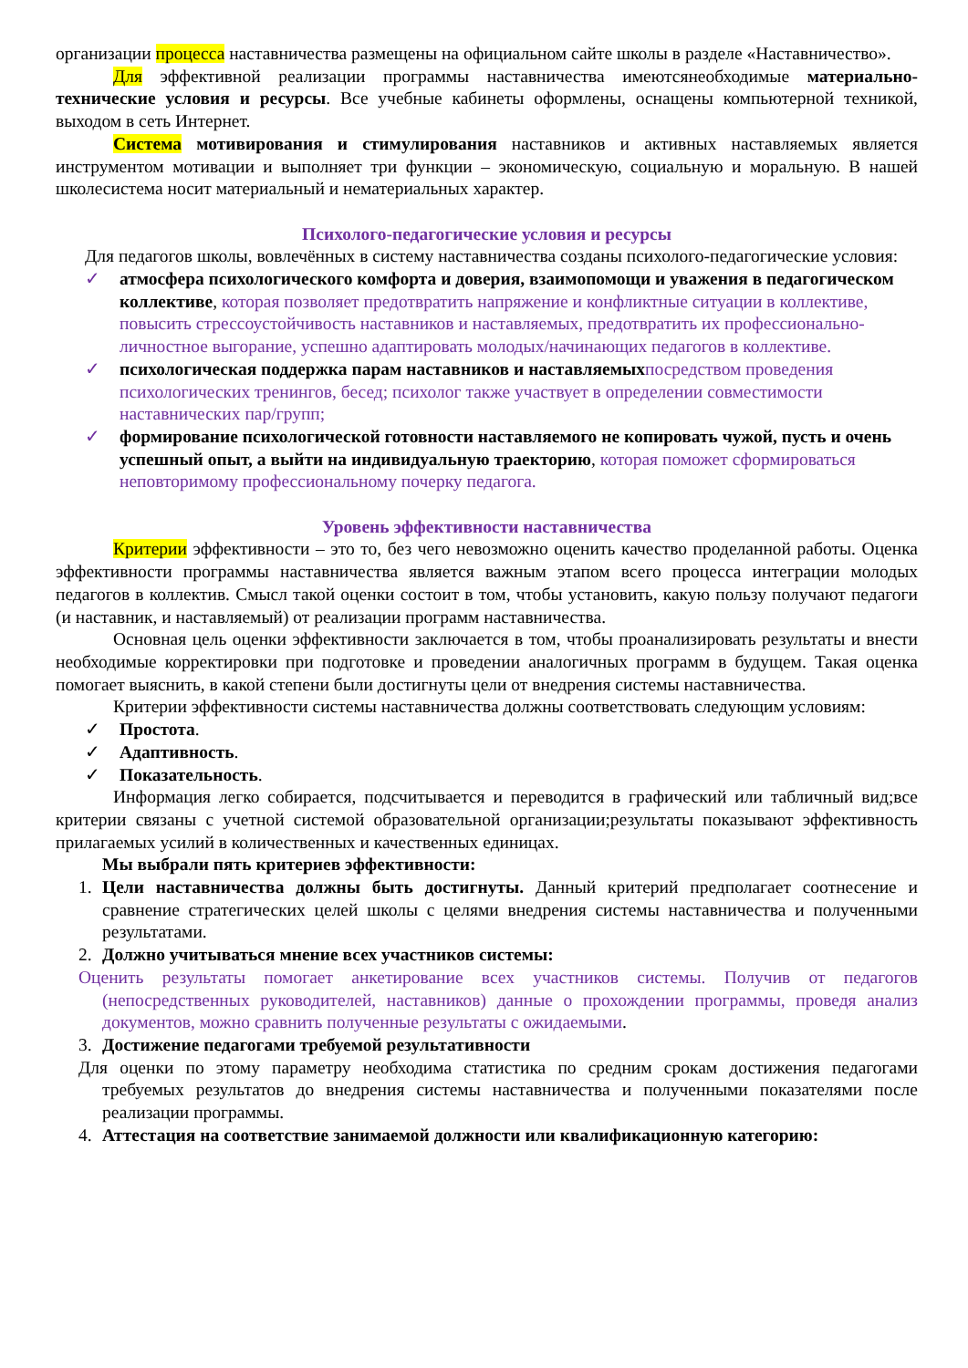организации процесса наставничества размещены на официальном сайте школы в разделе «Наставничество».
Для эффективной реализации программы наставничества имеютсянеобходимые материально-технические условия и ресурсы. Все учебные кабинеты оформлены, оснащены компьютерной техникой, выходом в сеть Интернет.
Система мотивирования и стимулирования наставников и активных наставляемых является инструментом мотивации и выполняет три функции – экономическую, социальную и моральную. В нашей школесистема носит материальный и нематериальных характер.
Психолого-педагогические условия и ресурсы
Для педагогов школы, вовлечённых в систему наставничества созданы психолого-педагогические условия:
✓ атмосфера психологического комфорта и доверия, взаимопомощи и уважения в педагогическом коллективе, которая позволяет предотвратить напряжение и конфликтные ситуации в коллективе, повысить стрессоустойчивость наставников и наставляемых, предотвратить их профессионально-личностное выгорание, успешно адаптировать молодых/начинающих педагогов в коллективе.
✓ психологическая поддержка парам наставников и наставляемых посредством проведения психологических тренингов, бесед; психолог также участвует в определении совместимости наставнических пар/групп;
✓ формирование психологической готовности наставляемого не копировать чужой, пусть и очень успешный опыт, а выйти на индивидуальную траекторию, которая поможет сформироваться неповторимому профессиональному почерку педагога.
Уровень эффективности наставничества
Критерии эффективности – это то, без чего невозможно оценить качество проделанной работы. Оценка эффективности программы наставничества является важным этапом всего процесса интеграции молодых педагогов в коллектив. Смысл такой оценки состоит в том, чтобы установить, какую пользу получают педагоги (и наставник, и наставляемый) от реализации программ наставничества.
Основная цель оценки эффективности заключается в том, чтобы проанализировать результаты и внести необходимые корректировки при подготовке и проведении аналогичных программ в будущем. Такая оценка помогает выяснить, в какой степени были достигнуты цели от внедрения системы наставничества.
Критерии эффективности системы наставничества должны соответствовать следующим условиям:
✓ Простота.
✓ Адаптивность.
✓ Показательность.
Информация легко собирается, подсчитывается и переводится в графический или табличный вид;все критерии связаны с учетной системой образовательной организации;результаты показывают эффективность прилагаемых усилий в количественных и качественных единицах.
Мы выбрали пять критериев эффективности:
1. Цели наставничества должны быть достигнуты. Данный критерий предполагает соотнесение и сравнение стратегических целей школы с целями внедрения системы наставничества и полученными результатами.
2. Должно учитываться мнение всех участников системы:
Оценить результаты помогает анкетирование всех участников системы. Получив от педагогов (непосредственных руководителей, наставников) данные о прохождении программы, проведя анализ документов, можно сравнить полученные результаты с ожидаемыми.
3. Достижение педагогами требуемой результативности
Для оценки по этому параметру необходима статистика по средним срокам достижения педагогами требуемых результатов до внедрения системы наставничества и полученными показателями после реализации программы.
4. Аттестация на соответствие занимаемой должности или квалификационную категорию: